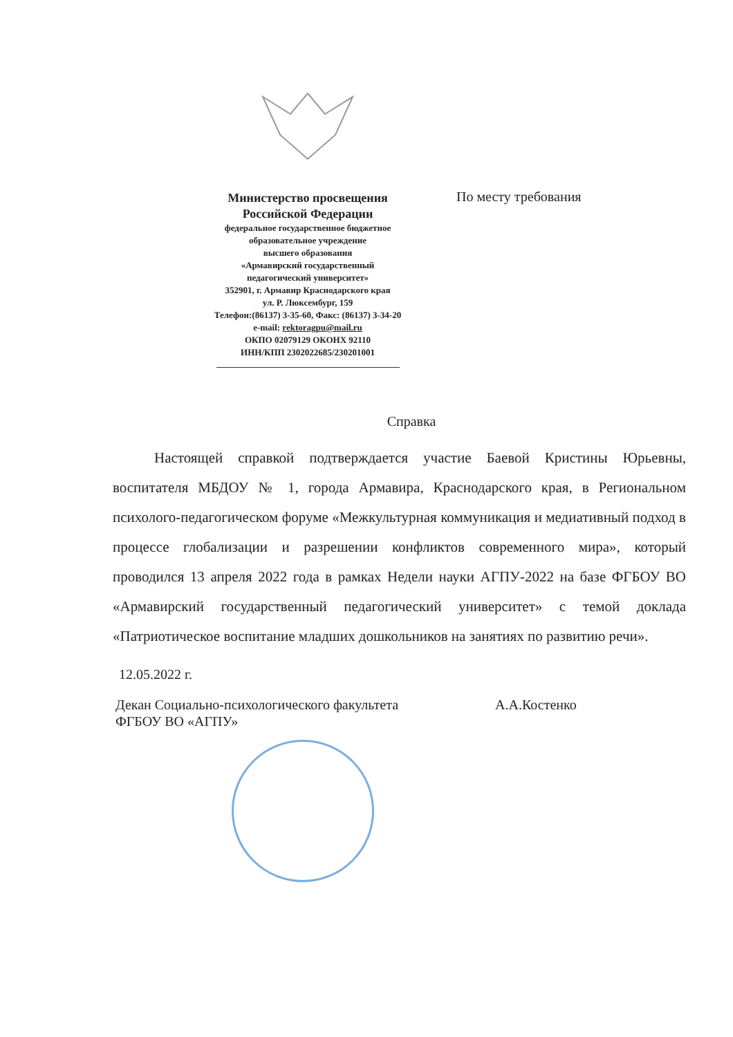Министерство просвещения
Российской Федерации
федеральное государственное бюджетное
образовательное учреждение
высшего образования
«Армавирский государственный
педагогический университет»
352901, г. Армавир Краснодарского края
ул. Р. Люксембург, 159
Телефон:(86137) 3-35-60, Факс: (86137) 3-34-20
e-mail: rektoragpu@mail.ru
ОКПО 02079129 ОКОНХ 92110
ИНН/КПП 2302022685/230201001
По месту требования
Справка
Настоящей справкой подтверждается участие Баевой Кристины Юрьевны, воспитателя МБДОУ № 1, города Армавира, Краснодарского края, в Региональном психолого-педагогическом форуме «Межкультурная коммуникация и медиативный подход в процессе глобализации и разрешении конфликтов современного мира», который проводился 13 апреля 2022 года в рамках Недели науки АГПУ-2022 на базе ФГБОУ ВО «Армавирский государственный педагогический университет» с темой доклада «Патриотическое воспитание младших дошкольников на занятиях по развитию речи».
12.05.2022 г.
Декан Социально-психологического факультета
ФГБОУ ВО «АГПУ»
А.А.Костенко